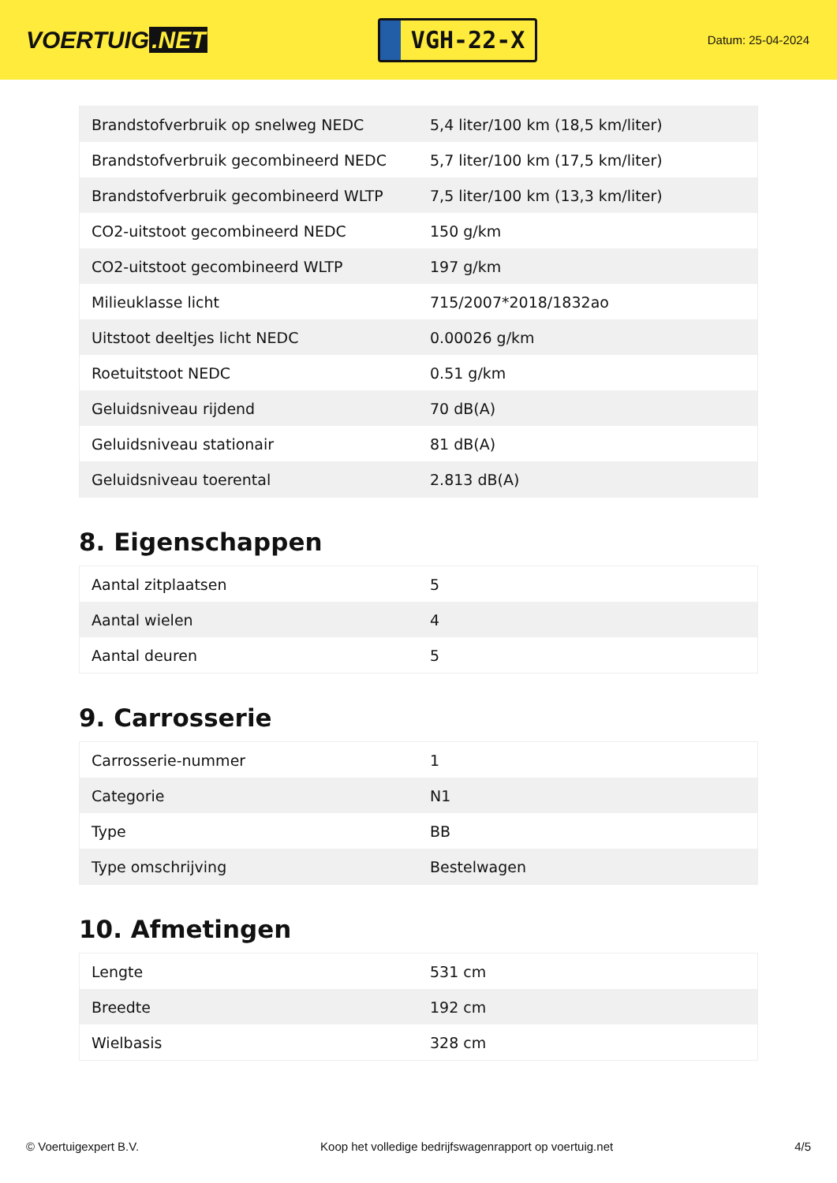VOERTUIG.NET
VGH-22-X
Datum: 25-04-2024
| Brandstofverbruik op snelweg NEDC | 5,4 liter/100 km (18,5 km/liter) |
| Brandstofverbruik gecombineerd NEDC | 5,7 liter/100 km (17,5 km/liter) |
| Brandstofverbruik gecombineerd WLTP | 7,5 liter/100 km (13,3 km/liter) |
| CO2-uitstoot gecombineerd NEDC | 150 g/km |
| CO2-uitstoot gecombineerd WLTP | 197 g/km |
| Milieuklasse licht | 715/2007*2018/1832ao |
| Uitstoot deeltjes licht NEDC | 0.00026 g/km |
| Roetuitstoot NEDC | 0.51 g/km |
| Geluidsniveau rijdend | 70 dB(A) |
| Geluidsniveau stationair | 81 dB(A) |
| Geluidsniveau toerental | 2.813 dB(A) |
8. Eigenschappen
| Aantal zitplaatsen | 5 |
| Aantal wielen | 4 |
| Aantal deuren | 5 |
9. Carrosserie
| Carrosserie-nummer | 1 |
| Categorie | N1 |
| Type | BB |
| Type omschrijving | Bestelwagen |
10. Afmetingen
| Lengte | 531 cm |
| Breedte | 192 cm |
| Wielbasis | 328 cm |
© Voertuigexpert B.V. Koop het volledige bedrijfswagenrapport op voertuig.net 4/5